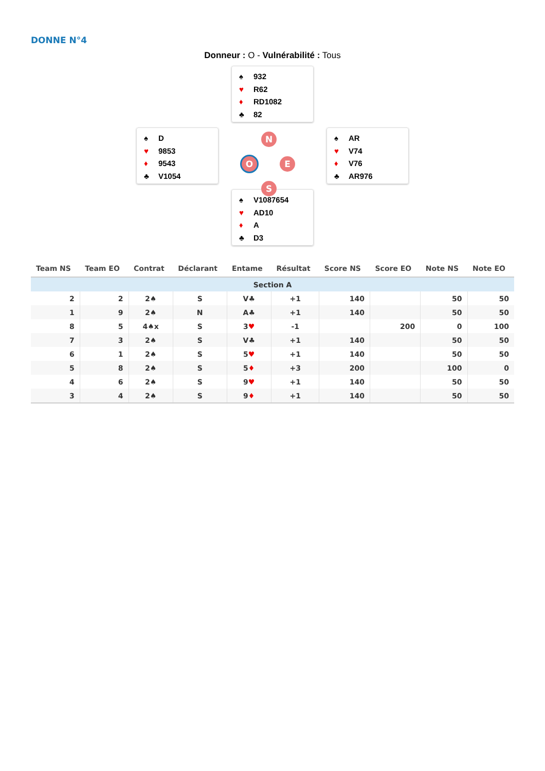DONNE N°4
Donneur : O - Vulnérabilité : Tous
♠ 932
♥ R62
♦ RD1082
♣ 82
♠ D
♥ 9853
♦ 9543
♣ V1054
N
O E
S
♠ AR
♥ V74
♦ V76
♣ AR976
♠ V1087654
♥ AD10
♦ A
♣ D3
| Team NS | Team EO | Contrat | Déclarant | Entame | Résultat | Score NS | Score EO | Note NS | Note EO |
| --- | --- | --- | --- | --- | --- | --- | --- | --- | --- |
| Section A | | | | | | | | | |
| 2 | 2 | 2♠ | S | V♣ | +1 | 140 | | 50 | 50 |
| 1 | 9 | 2♠ | N | A♣ | +1 | 140 | | 50 | 50 |
| 8 | 5 | 4♠x | S | 3 ♥ | -1 | | 200 | 0 | 100 |
| 7 | 3 | 2♠ | S | V♣ | +1 | 140 | | 50 | 50 |
| 6 | 1 | 2♠ | S | 5 ♥ | +1 | 140 | | 50 | 50 |
| 5 | 8 | 2♠ | S | 5 ♦ | +3 | 200 | | 100 | 0 |
| 4 | 6 | 2♠ | S | 9 ♥ | +1 | 140 | | 50 | 50 |
| 3 | 4 | 2♠ | S | 9 ♦ | +1 | 140 | | 50 | 50 |